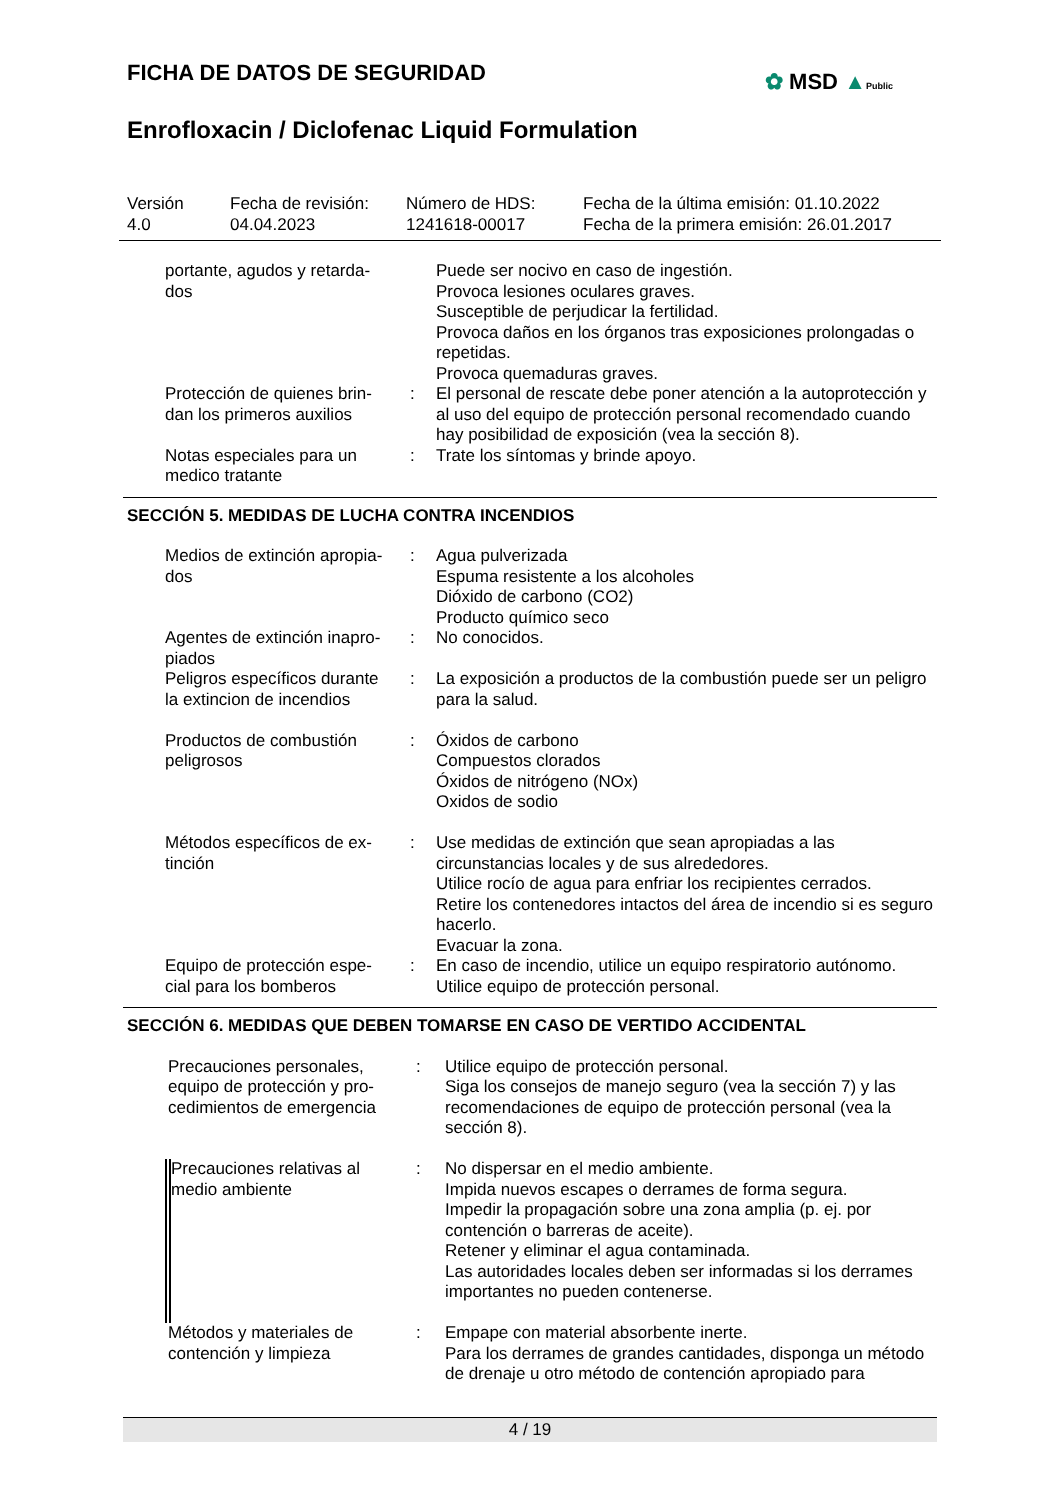FICHA DE DATOS DE SEGURIDAD
✿ MSD ▲Public
Enrofloxacin / Diclofenac Liquid Formulation
Versión
4.0
Fecha de revisión:
04.04.2023
Número de HDS:
1241618-00017
Fecha de la última emisión: 01.10.2022
Fecha de la primera emisión: 26.01.2017
| portante, agudos y retarda- dos | | Puede ser nocivo en caso de ingestión. Provoca lesiones oculares graves. Susceptible de perjudicar la fertilidad. Provoca daños en los órganos tras exposiciones prolongadas o repetidas. Provoca quemaduras graves. |
| Protección de quienes brin- dan los primeros auxilios | : | El personal de rescate debe poner atención a la autoprotección y al uso del equipo de protección personal recomendado cuando hay posibilidad de exposición (vea la sección 8). |
| Notas especiales para un medico tratante | : | Trate los síntomas y brinde apoyo. |
SECCIÓN 5. MEDIDAS DE LUCHA CONTRA INCENDIOS
| Medios de extinción apropia- dos | : | Agua pulverizada Espuma resistente a los alcoholes Dióxido de carbono (CO2) Producto químico seco |
| Agentes de extinción inapro- piados | : | No conocidos. |
| Peligros específicos durante la extincion de incendios | : | La exposición a productos de la combustión puede ser un peligro para la salud. |
| Productos de combustión peligrosos | : | Óxidos de carbono Compuestos clorados Óxidos de nitrógeno (NOx) Oxidos de sodio |
| Métodos específicos de ex- tinción | : | Use medidas de extinción que sean apropiadas a las circunstancias locales y de sus alrededores. Utilice rocío de agua para enfriar los recipientes cerrados. Retire los contenedores intactos del área de incendio si es seguro hacerlo. Evacuar la zona. |
| Equipo de protección espe- cial para los bomberos | : | En caso de incendio, utilice un equipo respiratorio autónomo. Utilice equipo de protección personal. |
SECCIÓN 6. MEDIDAS QUE DEBEN TOMARSE EN CASO DE VERTIDO ACCIDENTAL
| Precauciones personales, equipo de protección y pro- cedimientos de emergencia | : | Utilice equipo de protección personal. Siga los consejos de manejo seguro (vea la sección 7) y las recomendaciones de equipo de protección personal (vea la sección 8). |
| Precauciones relativas al medio ambiente | : | No dispersar en el medio ambiente. Impida nuevos escapes o derrames de forma segura. Impedir la propagación sobre una zona amplia (p. ej. por contención o barreras de aceite). Retener y eliminar el agua contaminada. Las autoridades locales deben ser informadas si los derrames importantes no pueden contenerse. |
| Métodos y materiales de contención y limpieza | : | Empape con material absorbente inerte. Para los derrames de grandes cantidades, disponga un método de drenaje u otro método de contención apropiado para |
4 / 19